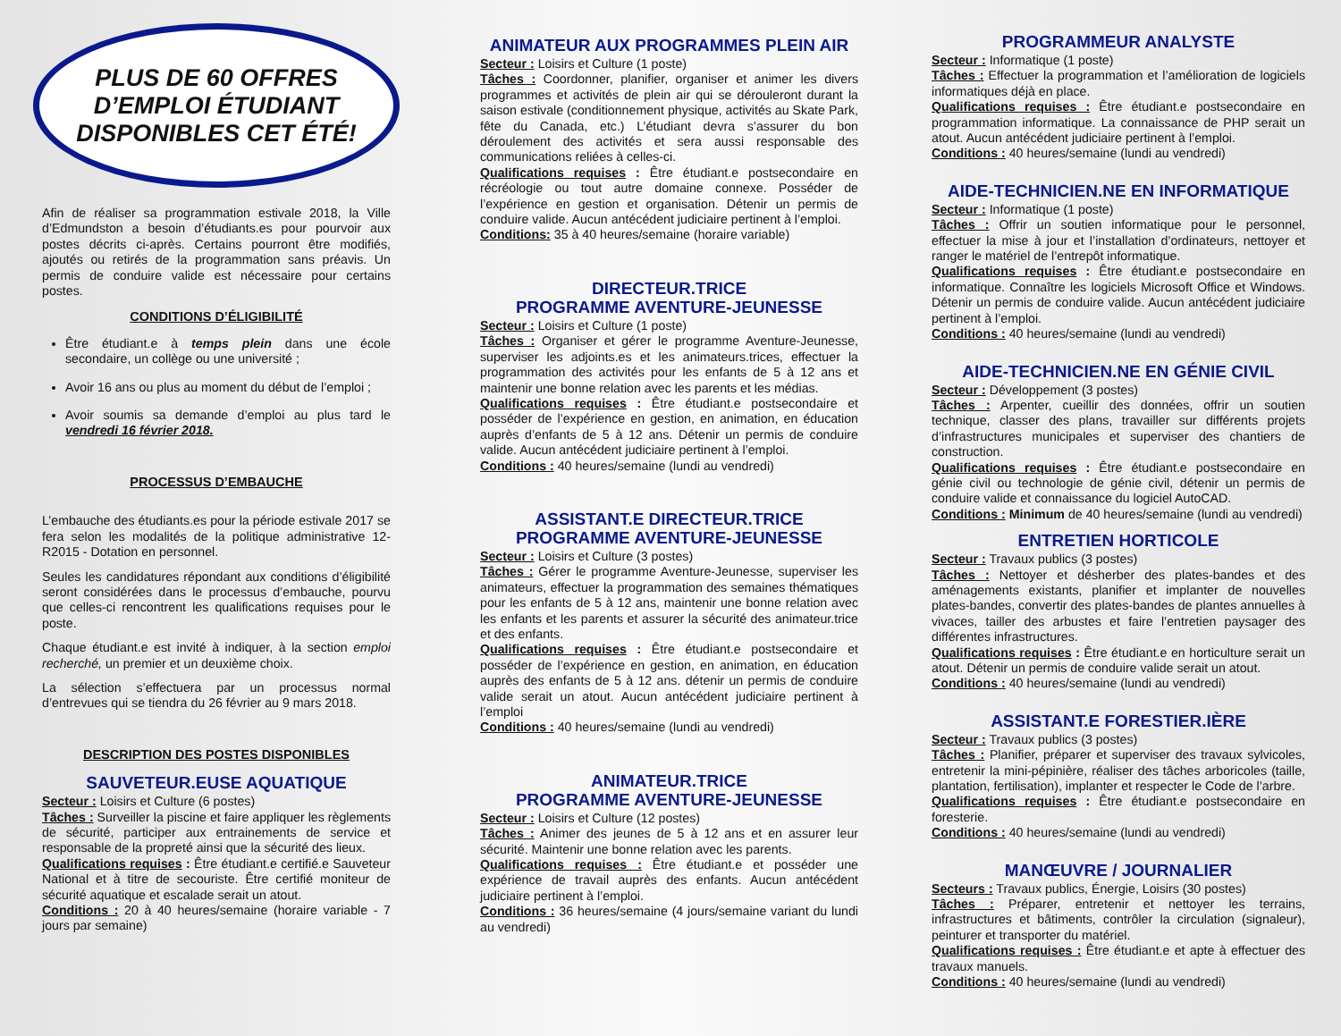PLUS DE 60 OFFRES
D’EMPLOI ÉTUDIANT
DISPONIBLES CET ÉTÉ!
Afin de réaliser sa programmation estivale 2018, la Ville d’Edmundston a besoin d’étudiants.es pour pourvoir aux postes décrits ci-après. Certains pourront être modifiés, ajoutés ou retirés de la programmation sans préavis. Un permis de conduire valide est nécessaire pour certains postes.
CONDITIONS D’ÉLIGIBILITÉ
Être étudiant.e à temps plein dans une école secondaire, un collège ou une université ;
Avoir 16 ans ou plus au moment du début de l’emploi ;
Avoir soumis sa demande d’emploi au plus tard le vendredi 16 février 2018.
PROCESSUS D’EMBAUCHE
L’embauche des étudiants.es pour la période estivale 2017 se fera selon les modalités de la politique administrative 12-R2015 - Dotation en personnel.
Seules les candidatures répondant aux conditions d’éligibilité seront considérées dans le processus d’embauche, pourvu que celles-ci rencontrent les qualifications requises pour le poste.
Chaque étudiant.e est invité à indiquer, à la section emploi recherché, un premier et un deuxième choix.
La sélection s’effectuera par un processus normal d’entrevues qui se tiendra du 26 février au 9 mars 2018.
DESCRIPTION DES POSTES DISPONIBLES
SAUVETEUR.EUSE AQUATIQUE
Secteur : Loisirs et Culture (6 postes)
Tâches : Surveiller la piscine et faire appliquer les règlements de sécurité, participer aux entrainements de service et responsable de la propreté ainsi que la sécurité des lieux.
Qualifications requises : Être étudiant.e certifié.e Sauveteur National et à titre de secouriste. Être certifié moniteur de sécurité aquatique et escalade serait un atout.
Conditions : 20 à 40 heures/semaine (horaire variable - 7 jours par semaine)
ANIMATEUR AUX PROGRAMMES PLEIN AIR
Secteur : Loisirs et Culture (1 poste)
Tâches : Coordonner, planifier, organiser et animer les divers programmes et activités de plein air qui se dérouleront durant la saison estivale (conditionnement physique, activités au Skate Park, fête du Canada, etc.) L’étudiant devra s’assurer du bon déroulement des activités et sera aussi responsable des communications reliées à celles-ci.
Qualifications requises : Être étudiant.e postsecondaire en récréologie ou tout autre domaine connexe. Posséder de l’expérience en gestion et organisation. Détenir un permis de conduire valide. Aucun antécédent judiciaire pertinent à l’emploi.
Conditions: 35 à 40 heures/semaine (horaire variable)
DIRECTEUR.TRICE
PROGRAMME AVENTURE-JEUNESSE
Secteur : Loisirs et Culture (1 poste)
Tâches : Organiser et gérer le programme Aventure-Jeunesse, superviser les adjoints.es et les animateurs.trices, effectuer la programmation des activités pour les enfants de 5 à 12 ans et maintenir une bonne relation avec les parents et les médias.
Qualifications requises : Être étudiant.e postsecondaire et posséder de l’expérience en gestion, en animation, en éducation auprès d’enfants de 5 à 12 ans. Détenir un permis de conduire valide. Aucun antécédent judiciaire pertinent à l’emploi.
Conditions : 40 heures/semaine (lundi au vendredi)
ASSISTANT.E DIRECTEUR.TRICE
PROGRAMME AVENTURE-JEUNESSE
Secteur : Loisirs et Culture (3 postes)
Tâches : Gérer le programme Aventure-Jeunesse, superviser les animateurs, effectuer la programmation des semaines thématiques pour les enfants de 5 à 12 ans, maintenir une bonne relation avec les enfants et les parents et assurer la sécurité des animateur.trice et des enfants.
Qualifications requises : Être étudiant.e postsecondaire et posséder de l’expérience en gestion, en animation, en éducation auprès des enfants de 5 à 12 ans. détenir un permis de conduire valide serait un atout. Aucun antécédent judiciaire pertinent à l’emploi
Conditions : 40 heures/semaine (lundi au vendredi)
ANIMATEUR.TRICE
PROGRAMME AVENTURE-JEUNESSE
Secteur : Loisirs et Culture (12 postes)
Tâches : Animer des jeunes de 5 à 12 ans et en assurer leur sécurité. Maintenir une bonne relation avec les parents.
Qualifications requises : Être étudiant.e et posséder une expérience de travail auprès des enfants. Aucun antécédent judiciaire pertinent à l’emploi.
Conditions : 36 heures/semaine (4 jours/semaine variant du lundi au vendredi)
PROGRAMMEUR ANALYSTE
Secteur : Informatique (1 poste)
Tâches : Effectuer la programmation et l’amélioration de logiciels informatiques déjà en place.
Qualifications requises : Être étudiant.e postsecondaire en programmation informatique. La connaissance de PHP serait un atout. Aucun antécédent judiciaire pertinent à l’emploi.
Conditions : 40 heures/semaine (lundi au vendredi)
AIDE-TECHNICIEN.NE EN INFORMATIQUE
Secteur : Informatique (1 poste)
Tâches : Offrir un soutien informatique pour le personnel, effectuer la mise à jour et l’installation d’ordinateurs, nettoyer et ranger le matériel de l’entrepôt informatique.
Qualifications requises : Être étudiant.e postsecondaire en informatique. Connaître les logiciels Microsoft Office et Windows. Détenir un permis de conduire valide. Aucun antécédent judiciaire pertinent à l’emploi.
Conditions : 40 heures/semaine (lundi au vendredi)
AIDE-TECHNICIEN.NE EN GÉNIE CIVIL
Secteur : Développement (3 postes)
Tâches : Arpenter, cueillir des données, offrir un soutien technique, classer des plans, travailler sur différents projets d’infrastructures municipales et superviser des chantiers de construction.
Qualifications requises : Être étudiant.e postsecondaire en génie civil ou technologie de génie civil, détenir un permis de conduire valide et connaissance du logiciel AutoCAD.
Conditions : Minimum de 40 heures/semaine (lundi au vendredi)
ENTRETIEN HORTICOLE
Secteur : Travaux publics (3 postes)
Tâches : Nettoyer et désherber des plates-bandes et des aménagements existants, planifier et implanter de nouvelles plates-bandes, convertir des plates-bandes de plantes annuelles à vivaces, tailler des arbustes et faire l’entretien paysager des différentes infrastructures.
Qualifications requises : Être étudiant.e en horticulture serait un atout. Détenir un permis de conduire valide serait un atout.
Conditions : 40 heures/semaine (lundi au vendredi)
ASSISTANT.E FORESTIER.IÈRE
Secteur : Travaux publics (3 postes)
Tâches : Planifier, préparer et superviser des travaux sylvicoles, entretenir la mini-pépinière, réaliser des tâches arboricoles (taille, plantation, fertilisation), implanter et respecter le Code de l’arbre.
Qualifications requises : Être étudiant.e postsecondaire en foresterie.
Conditions : 40 heures/semaine (lundi au vendredi)
MANŒUVRE / JOURNALIER
Secteurs : Travaux publics, Énergie, Loisirs (30 postes)
Tâches : Préparer, entretenir et nettoyer les terrains, infrastructures et bâtiments, contrôler la circulation (signaleur), peinturer et transporter du matériel.
Qualifications requises : Être étudiant.e et apte à effectuer des travaux manuels.
Conditions : 40 heures/semaine (lundi au vendredi)